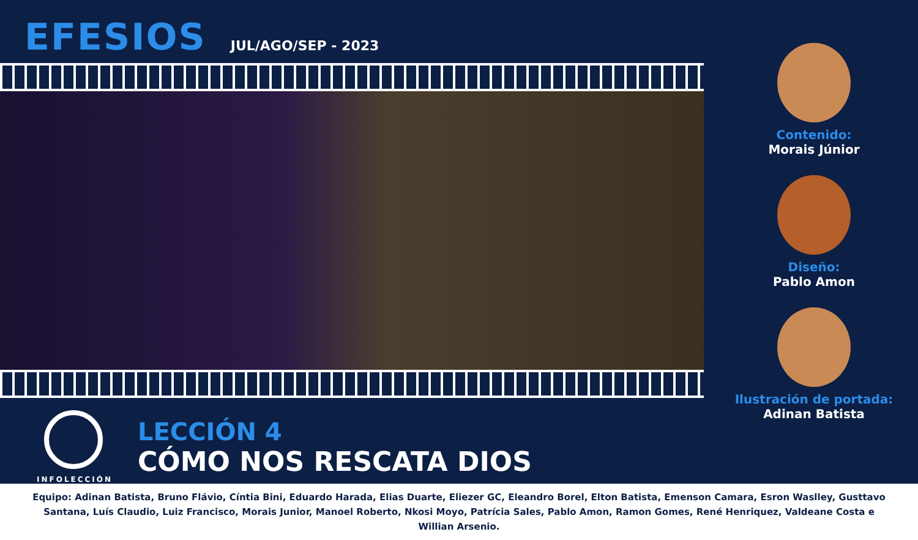EFESIOS JUL/AGO/SEP - 2023
INFOLECCIÓN
LECCIÓN 4
CÓMO NOS RESCATA DIOS
Contenido:
Morais Júnior
Diseño:
Pablo Amon
Ilustración de portada:
Adinan Batista
Equipo: Adinan Batista, Bruno Flávio, Cíntia Bini, Eduardo Harada, Elias Duarte, Eliezer GC, Eleandro Borel, Elton Batista, Emenson Camara, Esron Waslley, Gusttavo Santana, Luís Claudio, Luiz Francisco, Morais Junior, Manoel Roberto, Nkosi Moyo, Patrícia Sales, Pablo Amon, Ramon Gomes, René Henriquez, Valdeane Costa e Willian Arsenio.